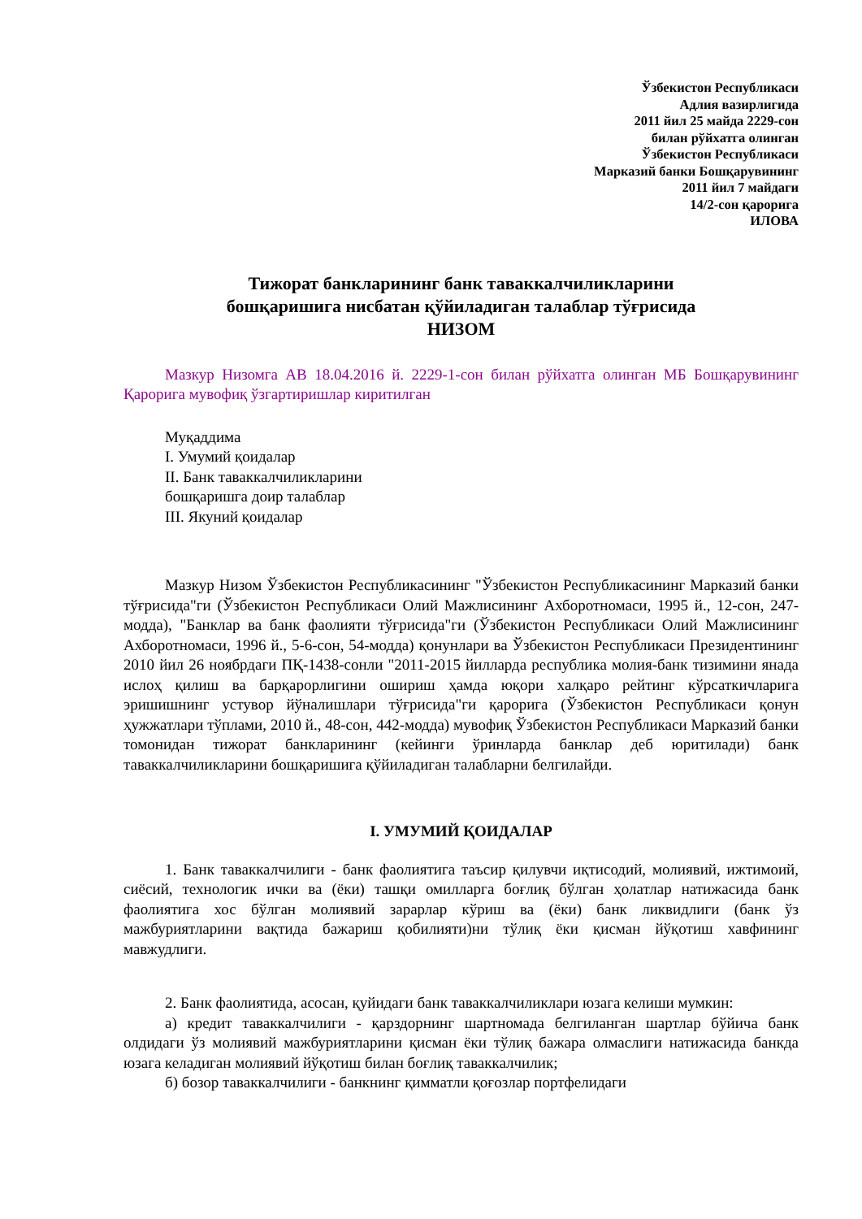Ўзбекистон Республикаси
Адлия вазирлигида
2011 йил 25 майда 2229-сон
билан рўйхатга олинган
Ўзбекистон Республикаси
Марказий банки Бошқарувининг
2011 йил 7 майдаги
14/2-сон қарорига
ИЛОВА
Тижорат банкларининг банк таваккалчиликларини
бошқаришига нисбатан қўйиладиган талаблар тўғрисида
НИЗОМ
Мазкур Низомга АВ 18.04.2016 й. 2229-1-сон билан рўйхатга олинган МБ Бошқарувининг Қарорига мувофиқ ўзгартиришлар киритилган
Муқаддима
I. Умумий қоидалар
II. Банк таваккалчиликларини
бошқаришга доир талаблар
III. Якуний қоидалар
Мазкур Низом Ўзбекистон Республикасининг "Ўзбекистон Республикасининг Марказий банки тўғрисида"ги (Ўзбекистон Республикаси Олий Мажлисининг Ахборотномаси, 1995 й., 12-сон, 247-модда), "Банклар ва банк фаолияти тўғрисида"ги (Ўзбекистон Республикаси Олий Мажлисининг Ахборотномаси, 1996 й., 5-6-сон, 54-модда) қонунлари ва Ўзбекистон Республикаси Президентининг 2010 йил 26 ноябрдаги ПҚ-1438-сонли "2011-2015 йилларда республика молия-банк тизимини янада ислоҳ қилиш ва барқарорлигини ошириш ҳамда юқори халқаро рейтинг кўрсаткичларига эришишнинг устувор йўналишлари тўғрисида"ги қарорига (Ўзбекистон Республикаси қонун ҳужжатлари тўплами, 2010 й., 48-сон, 442-модда) мувофиқ Ўзбекистон Республикаси Марказий банки томонидан тижорат банкларининг (кейинги ўринларда банклар деб юритилади) банк таваккалчиликларини бошқаришига қўйиладиган талабларни белгилайди.
I. УМУМИЙ ҚОИДАЛАР
1. Банк таваккалчилиги - банк фаолиятига таъсир қилувчи иқтисодий, молиявий, ижтимоий, сиёсий, технологик ички ва (ёки) ташқи омилларга боғлиқ бўлган ҳолатлар натижасида банк фаолиятига хос бўлган молиявий зарарлар кўриш ва (ёки) банк ликвидлиги (банк ўз мажбуриятларини вақтида бажариш қобилияти)ни тўлиқ ёки қисман йўқотиш хавфининг мавжудлиги.
2. Банк фаолиятида, асосан, қуйидаги банк таваккалчиликлари юзага келиши мумкин:
а) кредит таваккалчилиги - қарздорнинг шартномада белгиланган шартлар бўйича банк олдидаги ўз молиявий мажбуриятларини қисман ёки тўлиқ бажара олмаслиги натижасида банкда юзага келадиган молиявий йўқотиш билан боғлиқ таваккалчилик;
б) бозор таваккалчилиги - банкнинг қимматли қоғозлар портфелидаги